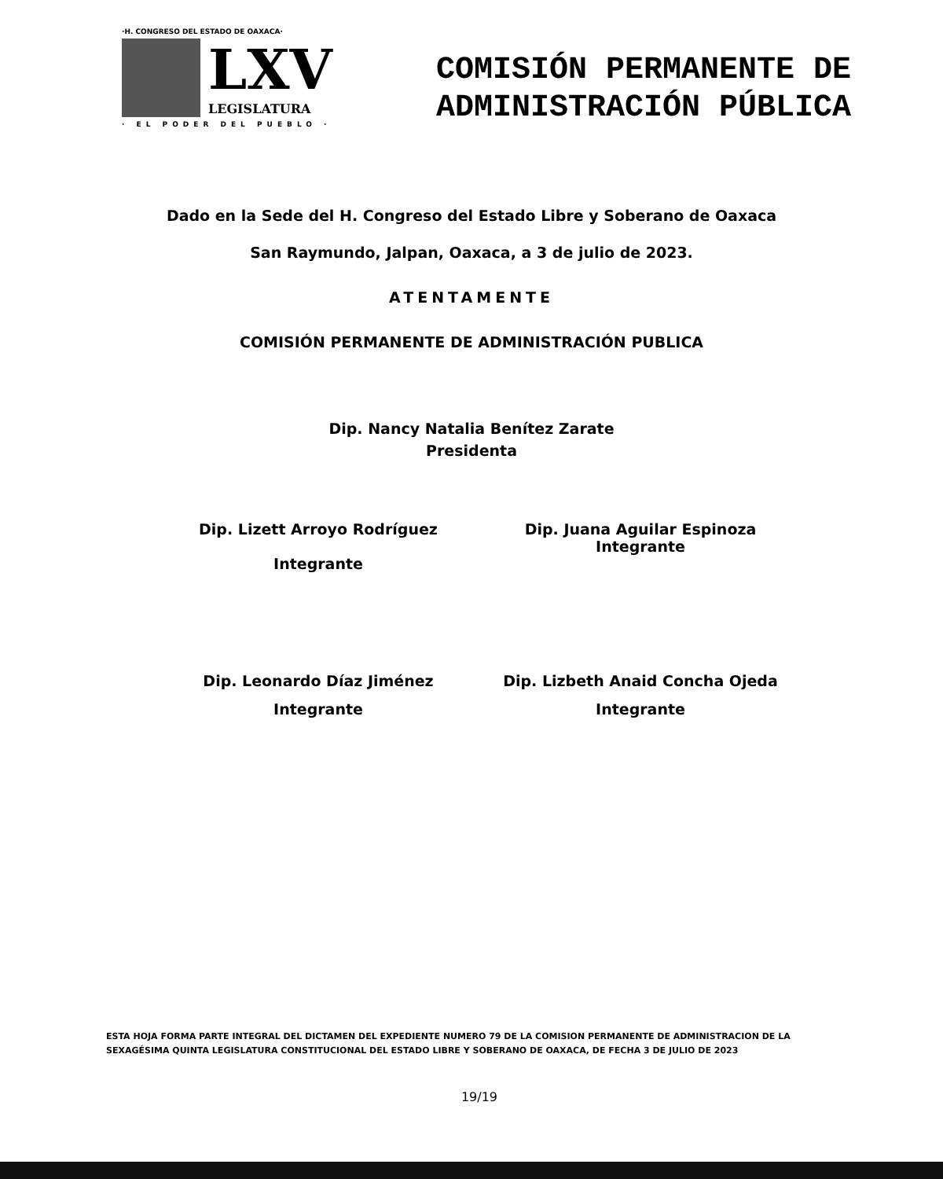·H. CONGRESO DEL ESTADO DE OAXACA·
LXV
LEGISLATURA
· EL PODER DEL PUEBLO ·
COMISIÓN PERMANENTE DE
ADMINISTRACIÓN PÚBLICA
Dado en la Sede del H. Congreso del Estado Libre y Soberano de Oaxaca
San Raymundo, Jalpan, Oaxaca, a 3 de julio de 2023.
ATENTAMENTE
COMISIÓN PERMANENTE DE ADMINISTRACIÓN PUBLICA
Dip. Nancy Natalia Benítez Zarate
Presidenta
Dip. Lizett Arroyo Rodríguez
Integrante
Dip. Juana Aguilar Espinoza
Integrante
Dip. Leonardo Díaz Jiménez
Integrante
Dip. Lizbeth Anaid Concha Ojeda
Integrante
ESTA HOJA FORMA PARTE INTEGRAL DEL DICTAMEN DEL EXPEDIENTE NUMERO 79 DE LA COMISION PERMANENTE DE ADMINISTRACION DE LA SEXAGÉSIMA QUINTA LEGISLATURA CONSTITUCIONAL DEL ESTADO LIBRE Y SOBERANO DE OAXACA, DE FECHA 3 DE JULIO DE 2023
19/19